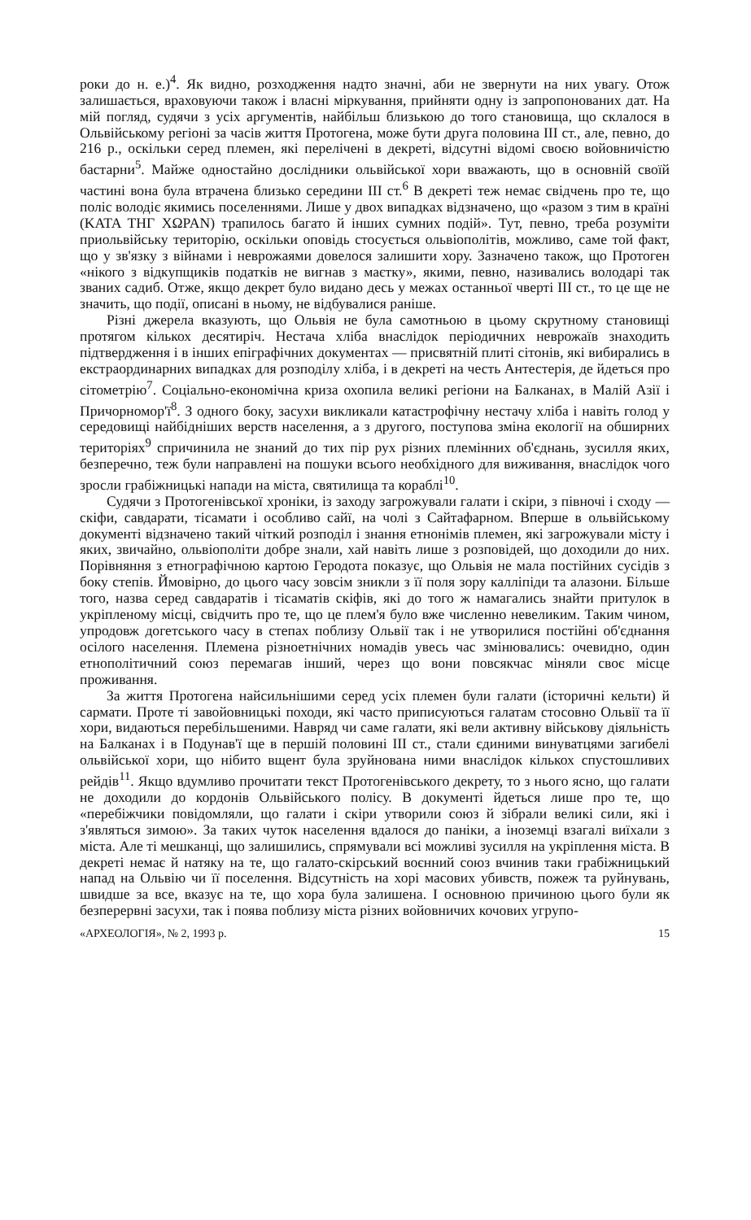роки до н. е.)<sup>4</sup>. Як видно, розходження надто значні, аби не звернути на них увагу. Отож залишається, враховуючи також і власні міркування, прийняти одну із запропонованих дат. На мій погляд, судячи з усіх аргументів, найбільш близькою до того становища, що склалося в Ольвійському регіоні за часів життя Протогена, може бути друга половина III ст., але, певно, до 216 р., оскільки серед племен, які перелічені в декреті, відсутні відомі своєю войовничістю бастарни<sup>5</sup>. Майже одностайно дослідники ольвійської хори вважають, що в основній своїй частині вона була втрачена близько середини III ст.<sup>6</sup> В декреті теж немає свідчень про те, що поліс володіє якимись поселеннями. Лише у двох випадках відзначено, що «разом з тим в країні (ΚΑΤΑ ΤΗΓ ΧΩΡΑΝ) трапилось багато й інших сумних подій». Тут, певно, треба розуміти приольвійську територію, оскільки оповідь стосується ольвіополітів, можливо, саме той факт, що у зв'язку з війнами і неврожаями довелося залишити хору. Зазначено також, що Протоген «нікого з відкупщиків податків не вигнав з маєтку», якими, певно, називались володарі так званих садиб. Отже, якщо декрет було видано десь у межах останньої чверті III ст., то це ще не значить, що події, описані в ньому, не відбувалися раніше.
Різні джерела вказують, що Ольвія не була самотньою в цьому скрутному становищі протягом кількох десятиріч. Нестача хліба внаслідок періодичних неврожаїв знаходить підтвердження і в інших епіграфічних документах — присвятній плиті сітонів, які вибирались в екстраординарних випадках для розподілу хліба, і в декреті на честь Антестерія, де йдеться про сітометрію<sup>7</sup>. Соціально-економічна криза охопила великі регіони на Балканах, в Малій Азії і Причорномор'ї<sup>8</sup>. З одного боку, засухи викликали катастрофічну нестачу хліба і навіть голод у середовищі найбідніших верств населення, а з другого, поступова зміна екології на обширних територіях<sup>9</sup> спричинила не знаний до тих пір рух різних племінних об'єднань, зусилля яких, безперечно, теж були направлені на пошуки всього необхідного для виживання, внаслідок чого зросли грабіжницькі напади на міста, святилища та кораблі<sup>10</sup>.
Судячи з Протогенівської хроніки, із заходу загрожували галати і скіри, з півночі і сходу — скіфи, савдарати, тісамати і особливо сайї, на чолі з Сайтафарном. Вперше в ольвійському документі відзначено такий чіткий розподіл і знання етнонімів племен, які загрожували місту і яких, звичайно, ольвіополіти добре знали, хай навіть лише з розповідей, що доходили до них. Порівняння з етнографічною картою Геродота показує, що Ольвія не мала постійних сусідів з боку степів. Ймовірно, до цього часу зовсім зникли з її поля зору калліпіди та алазони. Більше того, назва серед савдаратів і тісаматів скіфів, які до того ж намагались знайти притулок в укріпленому місці, свідчить про те, що це плем'я було вже численно невеликим. Таким чином, упродовж догетського часу в степах поблизу Ольвії так і не утворилися постійні об'єднання осілого населення. Племена різноетнічних номадів увесь час змінювались: очевидно, один етнополітичний союз перемагав інший, через що вони повсякчас міняли своє місце проживання.
За життя Протогена найсильнішими серед усіх племен були галати (історичні кельти) й сармати. Проте ті завойовницькі походи, які часто приписуються галатам стосовно Ольвії та її хори, видаються перебільшеними. Навряд чи саме галати, які вели активну військову діяльність на Балканах і в Подунав'ї ще в першій половині III ст., стали єдиними винуватцями загибелі ольвійської хори, що нібито вщент була зруйнована ними внаслідок кількох спустошливих рейдів<sup>11</sup>. Якщо вдумливо прочитати текст Протогенівського декрету, то з нього ясно, що галати не доходили до кордонів Ольвійського полісу. В документі йдеться лише про те, що «перебіжчики повідомляли, що галати і скіри утворили союз й зібрали великі сили, які і з'являться зимою». За таких чуток населення вдалося до паніки, а іноземці взагалі виїхали з міста. Але ті мешканці, що залишились, спрямували всі можливі зусилля на укріплення міста. В декреті немає й натяку на те, що галато-скірський воєнний союз вчинив таки грабіжницький напад на Ольвію чи її поселення. Відсутність на хорі масових убивств, пожеж та руйнувань, швидше за все, вказує на те, що хора була залишена. І основною причиною цього були як безперервні засухи, так і поява поблизу міста різних войовничих кочових угрупо-
«АРХЕОЛОГІЯ», № 2, 1993 р. 15